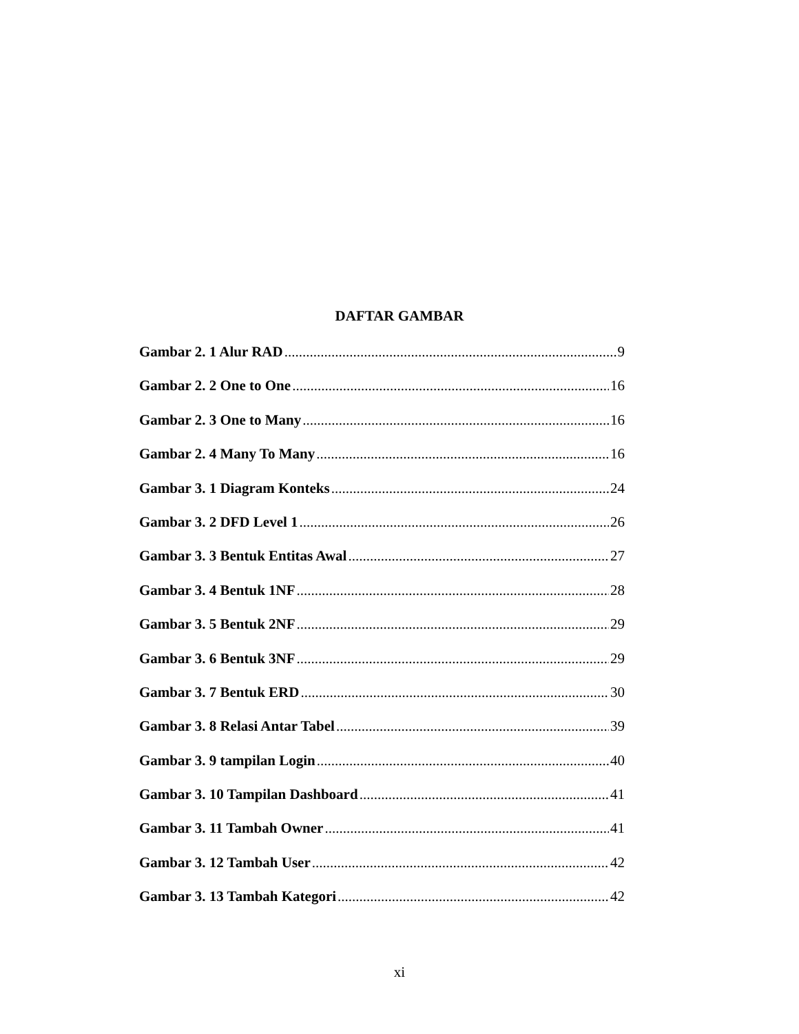DAFTAR GAMBAR
Gambar 2. 1 Alur RAD 9
Gambar 2. 2 One to One 16
Gambar 2. 3 One to Many 16
Gambar 2. 4 Many To Many 16
Gambar 3. 1 Diagram Konteks 24
Gambar 3. 2 DFD Level 1 26
Gambar 3. 3 Bentuk Entitas Awal 27
Gambar 3. 4 Bentuk 1NF 28
Gambar 3. 5 Bentuk 2NF 29
Gambar 3. 6 Bentuk 3NF 29
Gambar 3. 7 Bentuk ERD 30
Gambar 3. 8 Relasi Antar Tabel 39
Gambar 3. 9 tampilan Login 40
Gambar 3. 10 Tampilan Dashboard 41
Gambar 3. 11 Tambah Owner 41
Gambar 3. 12 Tambah User 42
Gambar 3. 13 Tambah Kategori 42
xi